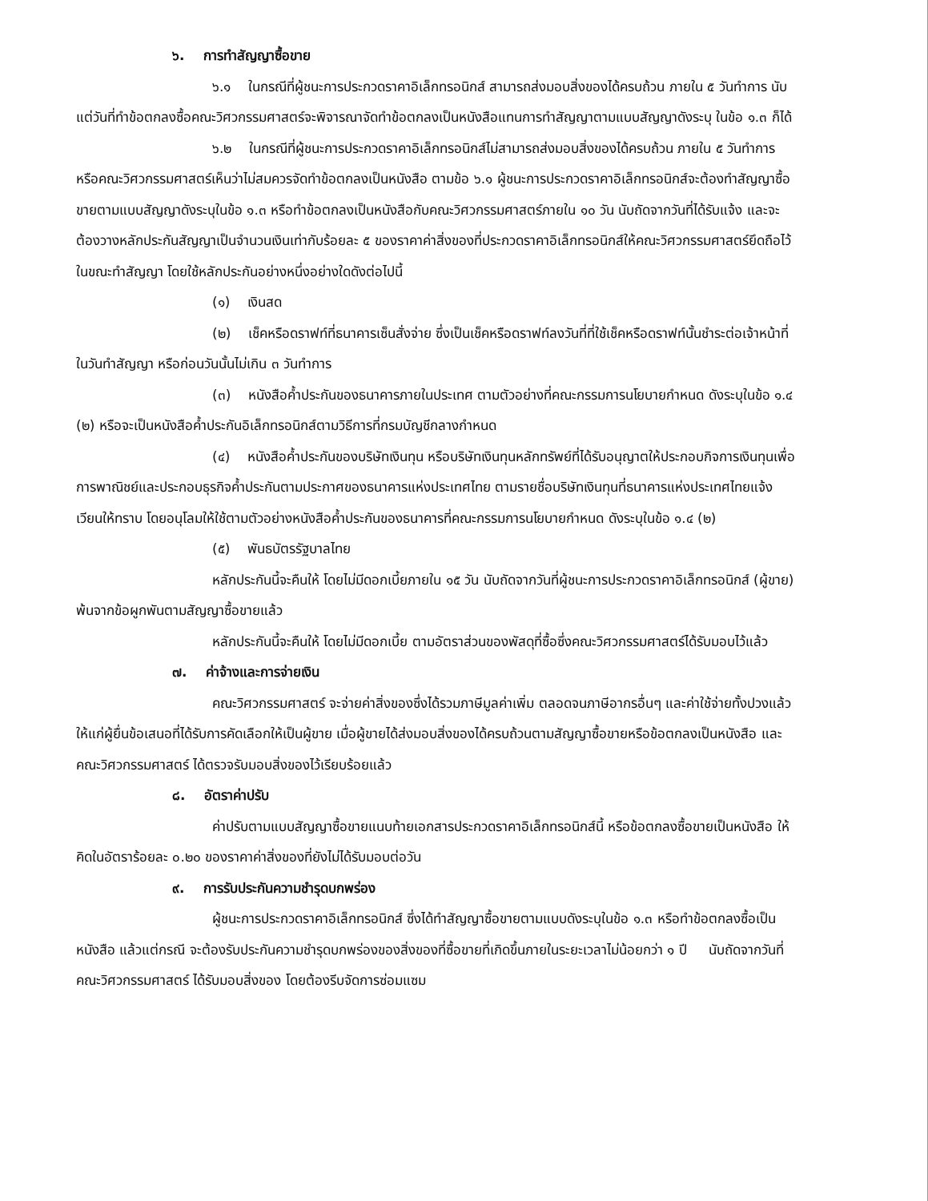๖. การทำสัญญาซื้อขาย
๖.๑ ในกรณีที่ผู้ชนะการประกวดราคาอิเล็กทรอนิกส์ สามารถส่งมอบสิ่งของได้ครบถ้วน ภายใน ๕ วันทำการ นับแต่วันที่ทำข้อตกลงซื้อคณะวิศวกรรมศาสตร์จะพิจารณาจัดทำข้อตกลงเป็นหนังสือแทนการทำสัญญาตามแบบสัญญาดังระบุ ในข้อ ๑.๓ ก็ได้
๖.๒ ในกรณีที่ผู้ชนะการประกวดราคาอิเล็กทรอนิกส์ไม่สามารถส่งมอบสิ่งของได้ครบถ้วน ภายใน ๕ วันทำการ หรือคณะวิศวกรรมศาสตร์เห็นว่าไม่สมควรจัดทำข้อตกลงเป็นหนังสือ ตามข้อ ๖.๑ ผู้ชนะการประกวดราคาอิเล็กทรอนิกส์จะต้องทำสัญญาซื้อขายตามแบบสัญญาดังระบุในข้อ ๑.๓ หรือทำข้อตกลงเป็นหนังสือกับคณะวิศวกรรมศาสตร์ภายใน ๑๐ วัน นับถัดจากวันที่ได้รับแจ้ง และจะต้องวางหลักประกันสัญญาเป็นจำนวนเงินเท่ากับร้อยละ ๕ ของราคาค่าสิ่งของที่ประกวดราคาอิเล็กทรอนิกส์ให้คณะวิศวกรรมศาสตร์ยึดถือไว้ในขณะทำสัญญา โดยใช้หลักประกันอย่างหนึ่งอย่างใดดังต่อไปนี้
(๑) เงินสด
(๒) เช็คหรือดราฟท์ที่ธนาคารเซ็นสั่งจ่าย ซึ่งเป็นเช็คหรือดราฟท์ลงวันที่ที่ใช้เช็คหรือดราฟท์นั้นชำระต่อเจ้าหน้าที่ในวันทำสัญญา หรือก่อนวันนั้นไม่เกิน ๓ วันทำการ
(๓) หนังสือค้ำประกันของธนาคารภายในประเทศ ตามตัวอย่างที่คณะกรรมการนโยบายกำหนด ดังระบุในข้อ ๑.๔ (๒) หรือจะเป็นหนังสือค้ำประกันอิเล็กทรอนิกส์ตามวิธีการที่กรมบัญชีกลางกำหนด
(๔) หนังสือค้ำประกันของบริษัทเงินทุน หรือบริษัทเงินทุนหลักทรัพย์ที่ได้รับอนุญาตให้ประกอบกิจการเงินทุนเพื่อการพาณิชย์และประกอบธุรกิจค้ำประกันตามประกาศของธนาคารแห่งประเทศไทย ตามรายชื่อบริษัทเงินทุนที่ธนาคารแห่งประเทศไทยแจ้งเวียนให้ทราบ โดยอนุโลมให้ใช้ตามตัวอย่างหนังสือค้ำประกันของธนาคารที่คณะกรรมการนโยบายกำหนด ดังระบุในข้อ ๑.๔ (๒)
(๕) พันธบัตรรัฐบาลไทย
หลักประกันนี้จะคืนให้ โดยไม่มีดอกเบี้ยภายใน ๑๕ วัน นับถัดจากวันที่ผู้ชนะการประกวดราคาอิเล็กทรอนิกส์ (ผู้ขาย) พ้นจากข้อผูกพันตามสัญญาซื้อขายแล้ว
หลักประกันนี้จะคืนให้ โดยไม่มีดอกเบี้ย ตามอัตราส่วนของพัสดุที่ซื้อซึ่งคณะวิศวกรรมศาสตร์ได้รับมอบไว้แล้ว
๗. ค่าจ้างและการจ่ายเงิน
คณะวิศวกรรมศาสตร์ จะจ่ายค่าสิ่งของซึ่งได้รวมภาษีมูลค่าเพิ่ม ตลอดจนภาษีอากรอื่นๆ และค่าใช้จ่ายทั้งปวงแล้วให้แก่ผู้ยื่นข้อเสนอที่ได้รับการคัดเลือกให้เป็นผู้ขาย เมื่อผู้ขายได้ส่งมอบสิ่งของได้ครบถ้วนตามสัญญาซื้อขายหรือข้อตกลงเป็นหนังสือ และคณะวิศวกรรมศาสตร์ ได้ตรวจรับมอบสิ่งของไว้เรียบร้อยแล้ว
๘. อัตราค่าปรับ
ค่าปรับตามแบบสัญญาซื้อขายแนบท้ายเอกสารประกวดราคาอิเล็กทรอนิกส์นี้ หรือข้อตกลงซื้อขายเป็นหนังสือ ให้คิดในอัตราร้อยละ ๐.๒๐ ของราคาค่าสิ่งของที่ยังไม่ได้รับมอบต่อวัน
๙. การรับประกันความชำรุดบกพร่อง
ผู้ชนะการประกวดราคาอิเล็กทรอนิกส์ ซึ่งได้ทำสัญญาซื้อขายตามแบบดังระบุในข้อ ๑.๓ หรือทำข้อตกลงซื้อเป็นหนังสือ แล้วแต่กรณี จะต้องรับประกันความชำรุดบกพร่องของสิ่งของที่ซื้อขายที่เกิดขึ้นภายในระยะเวลาไม่น้อยกว่า ๑ ปี นับถัดจากวันที่ คณะวิศวกรรมศาสตร์ ได้รับมอบสิ่งของ โดยต้องรีบจัดการซ่อมแซม